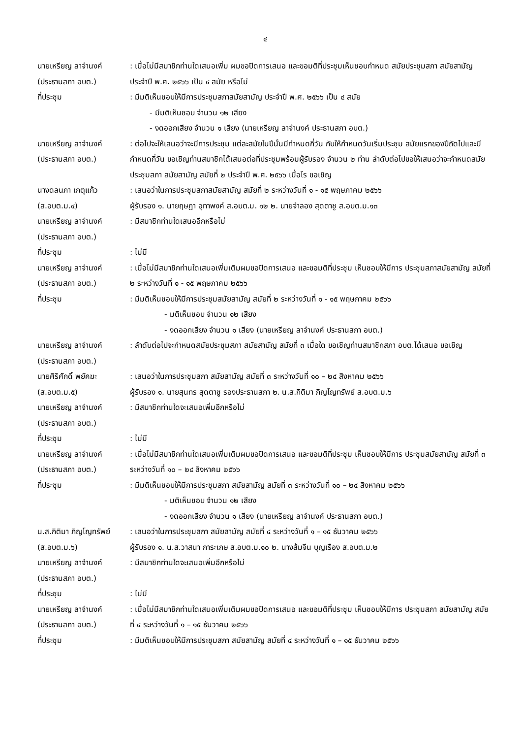๔
นายเหรียญ ลาจำนงค์
(ประธานสภา อบต.)
: เมื่อไม่มีสมาชิกท่านใดเสนอเพิ่ม ผมขอปิดการเสนอ และขอมติที่ประชุมเห็นชอบกำหนด สมัยประชุมสภา สมัยสามัญ ประจำปี พ.ศ. ๒๕๖๖ เป็น ๔ สมัย หรือไม่
ที่ประชุม : มีมติเห็นชอบให้มีการประชุมสภาสมัยสามัญ ประจำปี พ.ศ. ๒๕๖๖ เป็น ๔ สมัย
- มีมติเห็นชอบ จำนวน ๑๒ เสียง
- งดออกเสียง จำนวน ๑ เสียง (นายเหรียญ ลาจำนงค์ ประธานสภา อบต.)
นายเหรียญ ลาจำนงค์
(ประธานสภา อบต.)
: ต่อไปจะให้เสนอว่าจะมีการประชุม แต่ละสมัยในปีนั้นมีกำหนดกี่วัน กับให้กำหนดวันเริ่มประชุม สมัยแรกของปีถัดไปและมีกำหนดกี่วัน ขอเชิญท่านสมาชิกได้เสนอต่อที่ประชุมพร้อมผู้รับรอง จำนวน ๒ ท่าน ลำดับต่อไปขอให้เสนอว่าจะกำหนดสมัยประชุมสภา สมัยสามัญ สมัยที่ ๒ ประจำปี พ.ศ. ๒๕๖๖ เมื่อไร ขอเชิญ
นางดลนภา เกตุแก้ว
(ส.อบต.ม.๔)
: เสนอว่าในการประชุมสภาสมัยสามัญ สมัยที่ ๒ ระหว่างวันที่ ๑ - ๑๕ พฤษภาคม ๒๕๖๖
ผู้รับรอง ๑. นายฤษฎา อุทาพงค์ ส.อบต.ม. ๑๒ ๒. นายจำลอง สุดตาชู ส.อบต.ม.๑๓
นายเหรียญ ลาจำนงค์
(ประธานสภา อบต.)
: มีสมาชิกท่านใดเสนออีกหรือไม่
ที่ประชุม : ไม่มี
นายเหรียญ ลาจำนงค์
(ประธานสภา อบต.)
: เมื่อไม่มีสมาชิกท่านใดเสนอเพิ่มเติมผมขอปิดการเสนอ และขอมติที่ประชุม เห็นชอบให้มีการ ประชุมสภาสมัยสามัญ สมัยที่ ๒ ระหว่างวันที่ ๑ - ๑๕ พฤษภาคม ๒๕๖๖
ที่ประชุม : มีมติเห็นชอบให้มีการประชุมสมัยสามัญ สมัยที่ ๒ ระหว่างวันที่ ๑ - ๑๕ พฤษภาคม ๒๕๖๖
- มติเห็นชอบ จำนวน ๑๒ เสียง
- งดออกเสียง จำนวน ๑ เสียง (นายเหรียญ ลาจำนงค์ ประธานสภา อบต.)
นายเหรียญ ลาจำนงค์
(ประธานสภา อบต.)
: ลำดับต่อไปจะกำหนดสมัยประชุมสภา สมัยสามัญ สมัยที่ ๓ เมื่อใด ขอเชิญท่านสมาชิกสภา อบต.ได้เสนอ ขอเชิญ
นายศิริศักดิ์ พยัคฆะ
(ส.อบต.ม.๕)
: เสนอว่าในการประชุมสภา สมัยสามัญ สมัยที่ ๓ ระหว่างวันที่ ๑๐ – ๒๔ สิงหาคม ๒๕๖๖
ผู้รับรอง ๑. นายสุนทร สุดตาชู รองประธานสภา ๒. น.ส.กิติมา ภิญโญทรัพย์ ส.อบต.ม.๖
นายเหรียญ ลาจำนงค์
(ประธานสภา อบต.)
: มีสมาชิกท่านใดจะเสนอเพิ่มอีกหรือไม่
ที่ประชุม : ไม่มี
นายเหรียญ ลาจำนงค์
(ประธานสภา อบต.)
: เมื่อไม่มีสมาชิกท่านใดเสนอเพิ่มเติมผมขอปิดการเสนอ และขอมติที่ประชุม เห็นชอบให้มีการ ประชุมสมัยสามัญ สมัยที่ ๓ ระหว่างวันที่ ๑๐ – ๒๔ สิงหาคม ๒๕๖๖
ที่ประชุม : มีมติเห็นชอบให้มีการประชุมสภา สมัยสามัญ สมัยที่ ๓ ระหว่างวันที่ ๑๐ – ๒๔ สิงหาคม ๒๕๖๖
- มติเห็นชอบ จำนวน ๑๒ เสียง
- งดออกเสียง จำนวน ๑ เสียง (นายเหรียญ ลาจำนงค์ ประธานสภา อบต.)
น.ส.กิติมา ภิญโญทรัพย์
(ส.อบต.ม.๖)
: เสนอว่าในการประชุมสภา สมัยสามัญ สมัยที่ ๔ ระหว่างวันที่ ๑ – ๑๕ ธันวาคม ๒๕๖๖
ผู้รับรอง ๑. น.ส.วาสนา การะเกษ ส.อบต.ม.๑๐ ๒. นางส้มจีน บุญเรือง ส.อบต.ม.๒
นายเหรียญ ลาจำนงค์
(ประธานสภา อบต.)
: มีสมาชิกท่านใดจะเสนอเพิ่มอีกหรือไม่
ที่ประชุม : ไม่มี
นายเหรียญ ลาจำนงค์
(ประธานสภา อบต.)
: เมื่อไม่มีสมาชิกท่านใดเสนอเพิ่มเติมผมขอปิดการเสนอ และขอมติที่ประชุม เห็นชอบให้มีการ ประชุมสภา สมัยสามัญ สมัยที่ ๔ ระหว่างวันที่ ๑ – ๑๕ ธันวาคม ๒๕๖๖
ที่ประชุม : มีมติเห็นชอบให้มีการประชุมสภา สมัยสามัญ สมัยที่ ๔ ระหว่างวันที่ ๑ – ๑๕ ธันวาคม ๒๕๖๖